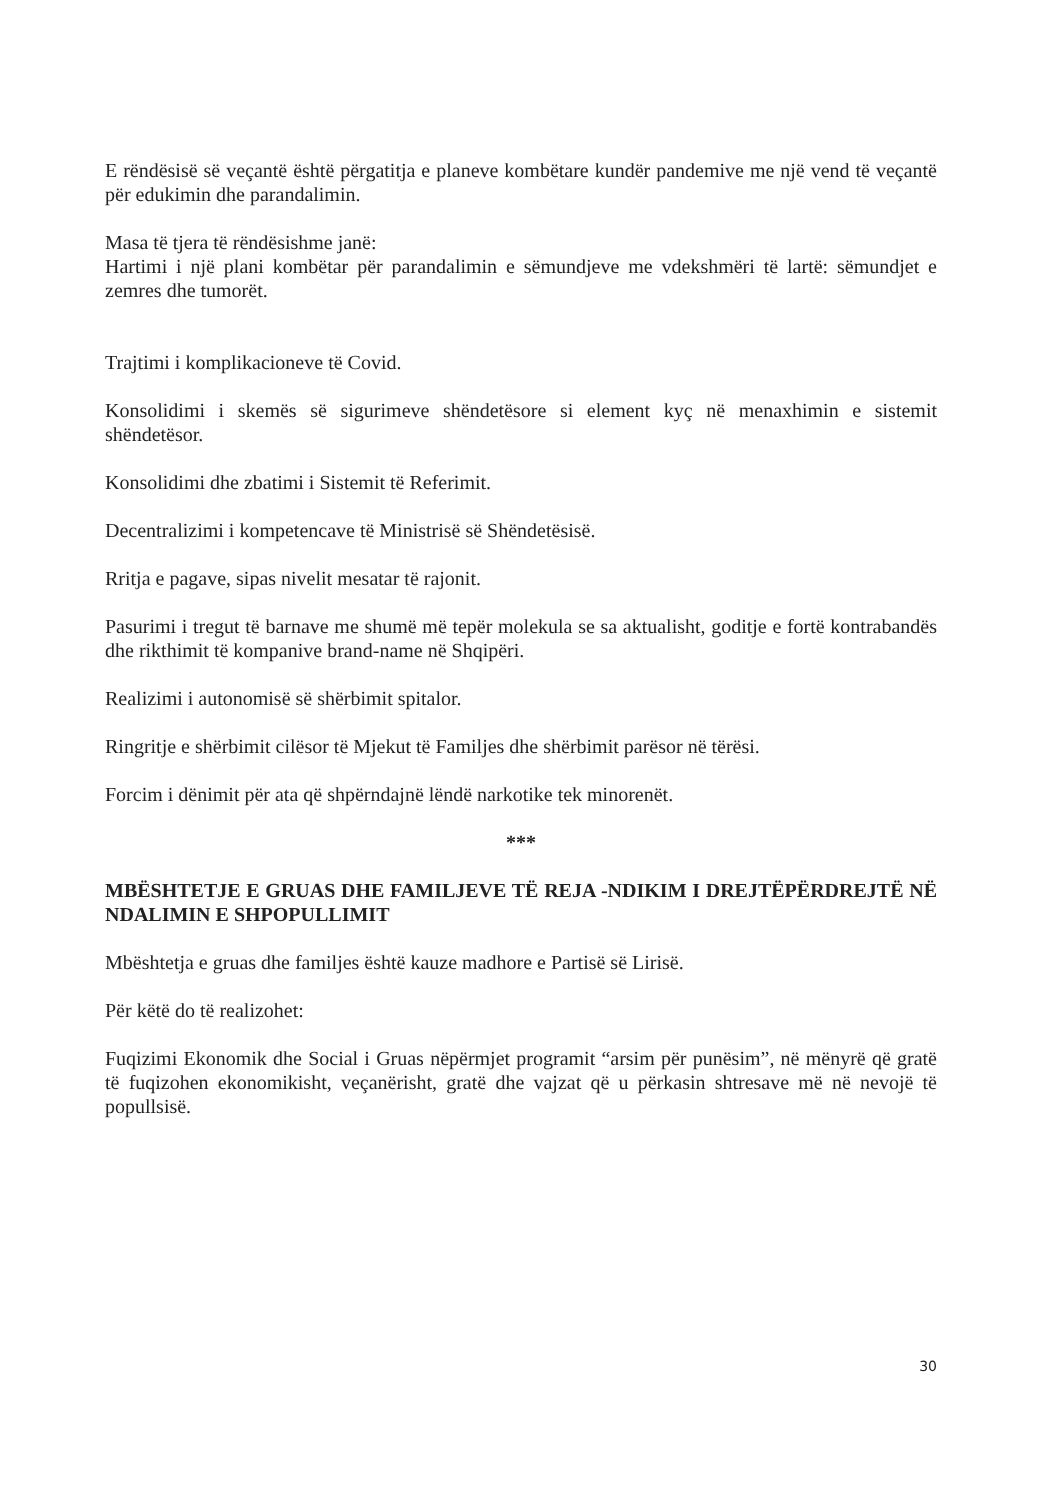E rëndësisë së veçantë është përgatitja e planeve kombëtare kundër pandemive me një vend të veçantë për edukimin dhe parandalimin.
Masa të tjera të rëndësishme janë:
Hartimi i një plani kombëtar për parandalimin e sëmundjeve me vdekshmëri të lartë: sëmundjet e zemres dhe tumorët.
Trajtimi i komplikacioneve të Covid.
Konsolidimi i skemës së sigurimeve shëndetësore si element kyç në menaxhimin e sistemit shëndetësor.
Konsolidimi dhe zbatimi i Sistemit të Referimit.
Decentralizimi i kompetencave të Ministrisë së Shëndetësisë.
Rritja e pagave, sipas nivelit mesatar të rajonit.
Pasurimi i tregut të barnave me shumë më tepër molekula se sa aktualisht, goditje e fortë kontrabandës dhe rikthimit të kompanive brand-name në Shqipëri.
Realizimi i autonomisë së shërbimit spitalor.
Ringritje e shërbimit cilësor të Mjekut të Familjes dhe shërbimit parësor në tërësi.
Forcim i dënimit për ata që shpërndajnë lëndë narkotike tek minorenët.
***
MBËSHTETJE E GRUAS DHE FAMILJEVE TË REJA -NDIKIM I DREJTËPËRDREJTË NË NDALIMIN E SHPOPULLIMIT
Mbështetja e gruas dhe familjes është kauze madhore e Partisë së Lirisë.
Për këtë do të realizohet:
Fuqizimi Ekonomik dhe Social i Gruas nëpërmjet programit “arsim për punësim”, në mënyrë që gratë të fuqizohen ekonomikisht, veçanërisht, gratë dhe vajzat që u përkasin shtresave më në nevojë të popullsisë.
30